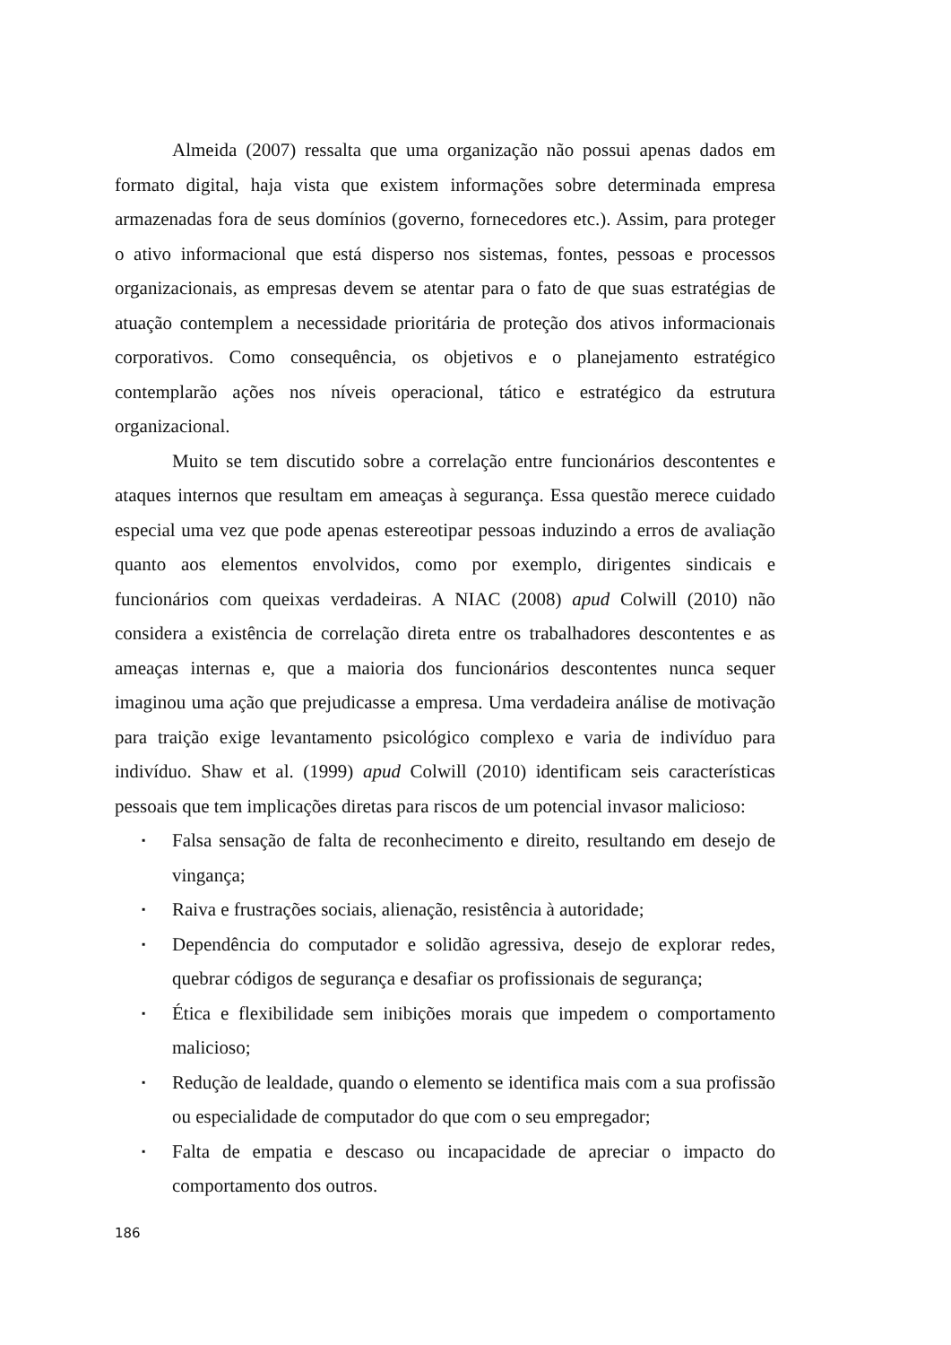Almeida (2007) ressalta que uma organização não possui apenas dados em formato digital, haja vista que existem informações sobre determinada empresa armazenadas fora de seus domínios (governo, fornecedores etc.). Assim, para proteger o ativo informacional que está disperso nos sistemas, fontes, pessoas e processos organizacionais, as empresas devem se atentar para o fato de que suas estratégias de atuação contemplem a necessidade prioritária de proteção dos ativos informacionais corporativos. Como consequência, os objetivos e o planejamento estratégico contemplarão ações nos níveis operacional, tático e estratégico da estrutura organizacional.
Muito se tem discutido sobre a correlação entre funcionários descontentes e ataques internos que resultam em ameaças à segurança. Essa questão merece cuidado especial uma vez que pode apenas estereotipar pessoas induzindo a erros de avaliação quanto aos elementos envolvidos, como por exemplo, dirigentes sindicais e funcionários com queixas verdadeiras. A NIAC (2008) apud Colwill (2010) não considera a existência de correlação direta entre os trabalhadores descontentes e as ameaças internas e, que a maioria dos funcionários descontentes nunca sequer imaginou uma ação que prejudicasse a empresa. Uma verdadeira análise de motivação para traição exige levantamento psicológico complexo e varia de indivíduo para indivíduo. Shaw et al. (1999) apud Colwill (2010) identificam seis características pessoais que tem implicações diretas para riscos de um potencial invasor malicioso:
▪ Falsa sensação de falta de reconhecimento e direito, resultando em desejo de vingança;
▪ Raiva e frustrações sociais, alienação, resistência à autoridade;
▪ Dependência do computador e solidão agressiva, desejo de explorar redes, quebrar códigos de segurança e desafiar os profissionais de segurança;
▪ Ética e flexibilidade sem inibições morais que impedem o comportamento malicioso;
▪ Redução de lealdade, quando o elemento se identifica mais com a sua profissão ou especialidade de computador do que com o seu empregador;
▪ Falta de empatia e descaso ou incapacidade de apreciar o impacto do comportamento dos outros.
186